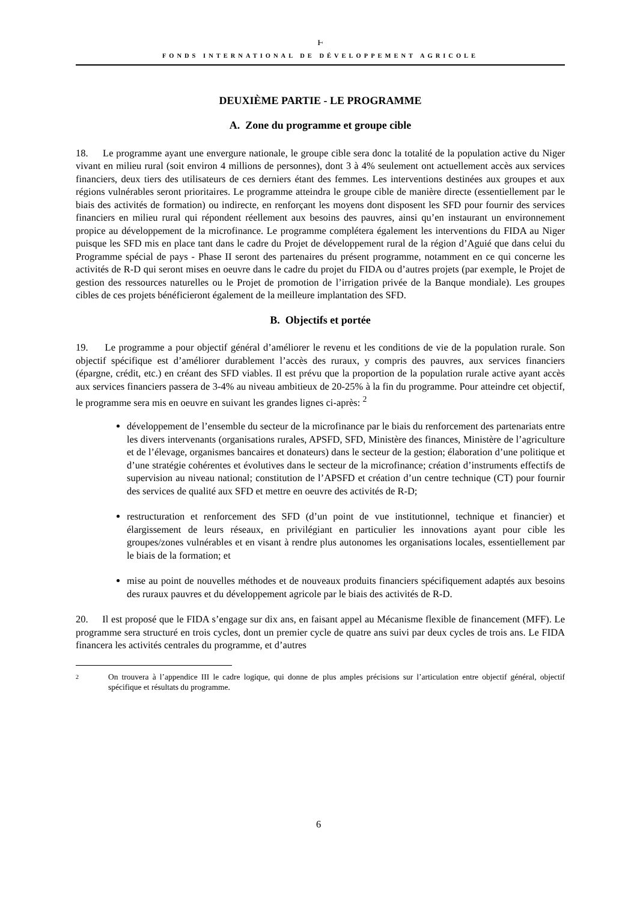ⱶ
FONDS INTERNATIONAL DE DÉVELOPPEMENT AGRICOLE
DEUXIÈME PARTIE - LE PROGRAMME
A. Zone du programme et groupe cible
18. Le programme ayant une envergure nationale, le groupe cible sera donc la totalité de la population active du Niger vivant en milieu rural (soit environ 4 millions de personnes), dont 3 à 4% seulement ont actuellement accès aux services financiers, deux tiers des utilisateurs de ces derniers étant des femmes. Les interventions destinées aux groupes et aux régions vulnérables seront prioritaires. Le programme atteindra le groupe cible de manière directe (essentiellement par le biais des activités de formation) ou indirecte, en renforçant les moyens dont disposent les SFD pour fournir des services financiers en milieu rural qui répondent réellement aux besoins des pauvres, ainsi qu’en instaurant un environnement propice au développement de la microfinance. Le programme complétera également les interventions du FIDA au Niger puisque les SFD mis en place tant dans le cadre du Projet de développement rural de la région d’Aguié que dans celui du Programme spécial de pays - Phase II seront des partenaires du présent programme, notamment en ce qui concerne les activités de R-D qui seront mises en oeuvre dans le cadre du projet du FIDA ou d’autres projets (par exemple, le Projet de gestion des ressources naturelles ou le Projet de promotion de l’irrigation privée de la Banque mondiale). Les groupes cibles de ces projets bénéficieront également de la meilleure implantation des SFD.
B. Objectifs et portée
19. Le programme a pour objectif général d’améliorer le revenu et les conditions de vie de la population rurale. Son objectif spécifique est d’améliorer durablement l’accès des ruraux, y compris des pauvres, aux services financiers (épargne, crédit, etc.) en créant des SFD viables. Il est prévu que la proportion de la population rurale active ayant accès aux services financiers passera de 3-4% au niveau ambitieux de 20-25% à la fin du programme. Pour atteindre cet objectif, le programme sera mis en oeuvre en suivant les grandes lignes ci-après: <sup>2</sup>
développement de l’ensemble du secteur de la microfinance par le biais du renforcement des partenariats entre les divers intervenants (organisations rurales, APSFD, SFD, Ministère des finances, Ministère de l’agriculture et de l’élevage, organismes bancaires et donateurs) dans le secteur de la gestion; élaboration d’une politique et d’une stratégie cohérentes et évolutives dans le secteur de la microfinance; création d’instruments effectifs de supervision au niveau national; constitution de l’APSFD et création d’un centre technique (CT) pour fournir des services de qualité aux SFD et mettre en oeuvre des activités de R-D;
restructuration et renforcement des SFD (d’un point de vue institutionnel, technique et financier) et élargissement de leurs réseaux, en privilégiant en particulier les innovations ayant pour cible les groupes/zones vulnérables et en visant à rendre plus autonomes les organisations locales, essentiellement par le biais de la formation; et
mise au point de nouvelles méthodes et de nouveaux produits financiers spécifiquement adaptés aux besoins des ruraux pauvres et du développement agricole par le biais des activités de R-D.
20. Il est proposé que le FIDA s’engage sur dix ans, en faisant appel au Mécanisme flexible de financement (MFF). Le programme sera structuré en trois cycles, dont un premier cycle de quatre ans suivi par deux cycles de trois ans. Le FIDA financera les activités centrales du programme, et d’autres
2
On trouvera à l’appendice III le cadre logique, qui donne de plus amples précisions sur l’articulation entre objectif général, objectif spécifique et résultats du programme.
6